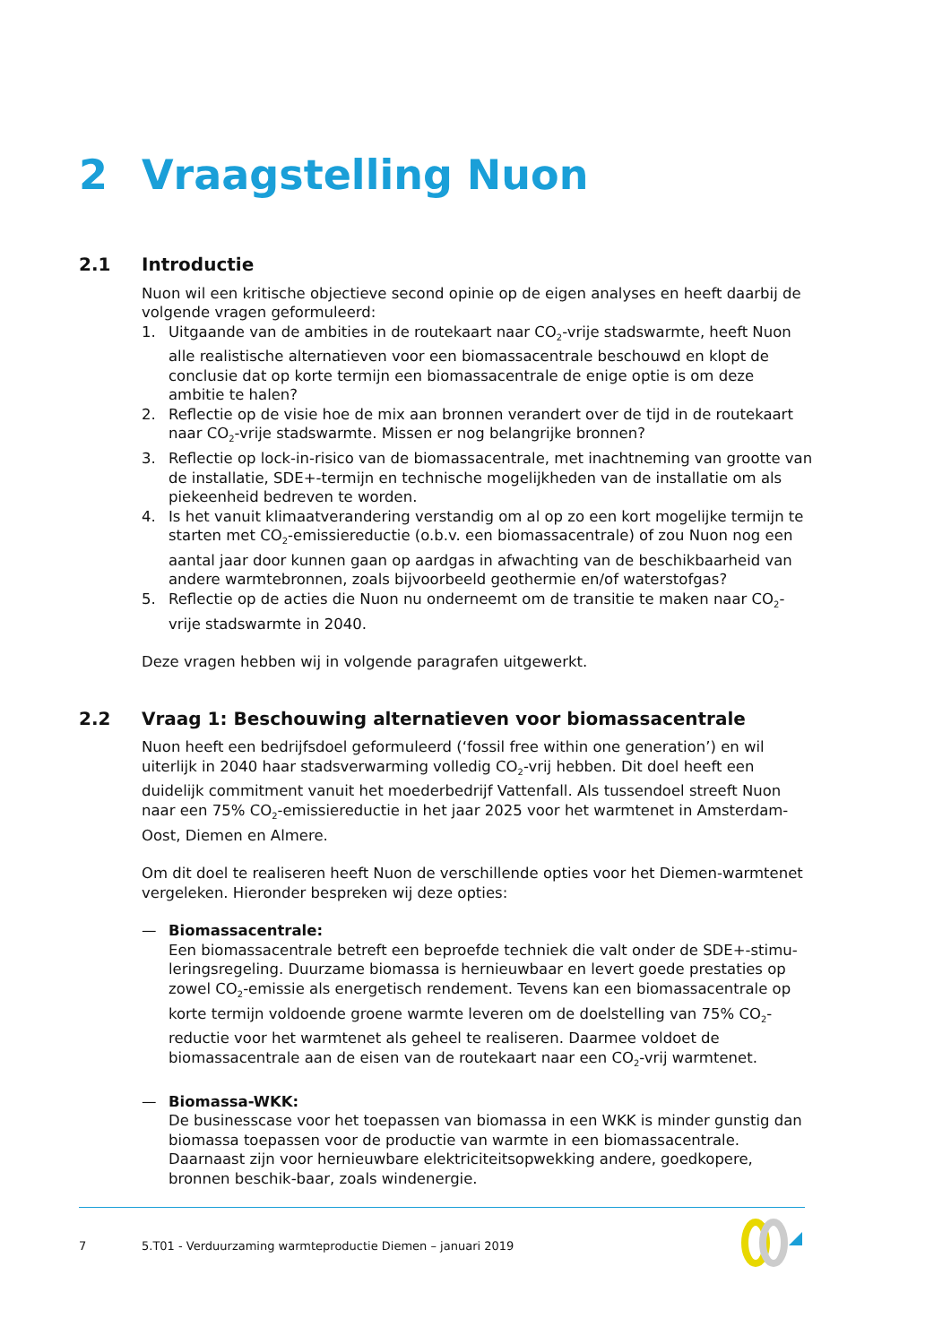2 Vraagstelling Nuon
2.1 Introductie
Nuon wil een kritische objectieve second opinie op de eigen analyses en heeft daarbij de volgende vragen geformuleerd:
1. Uitgaande van de ambities in de routekaart naar CO<sub>2</sub>-vrije stadswarmte, heeft Nuon alle realistische alternatieven voor een biomassacentrale beschouwd en klopt de conclusie dat op korte termijn een biomassacentrale de enige optie is om deze ambitie te halen?
2. Reflectie op de visie hoe de mix aan bronnen verandert over de tijd in de routekaart naar CO<sub>2</sub>-vrije stadswarmte. Missen er nog belangrijke bronnen?
3. Reflectie op lock-in-risico van de biomassacentrale, met inachtneming van grootte van de installatie, SDE+-termijn en technische mogelijkheden van de installatie om als piekeenheid bedreven te worden.
4. Is het vanuit klimaatverandering verstandig om al op zo een kort mogelijke termijn te starten met CO<sub>2</sub>-emissiereductie (o.b.v. een biomassacentrale) of zou Nuon nog een aantal jaar door kunnen gaan op aardgas in afwachting van de beschikbaarheid van andere warmtebronnen, zoals bijvoorbeeld geothermie en/of waterstofgas?
5. Reflectie op de acties die Nuon nu onderneemt om de transitie te maken naar CO<sub>2</sub>-vrije stadswarmte in 2040.
Deze vragen hebben wij in volgende paragrafen uitgewerkt.
2.2 Vraag 1: Beschouwing alternatieven voor biomassacentrale
Nuon heeft een bedrijfsdoel geformuleerd (‘fossil free within one generation’) en wil uiterlijk in 2040 haar stadsverwarming volledig CO<sub>2</sub>-vrij hebben. Dit doel heeft een duidelijk commitment vanuit het moederbedrijf Vattenfall. Als tussendoel streeft Nuon naar een 75% CO<sub>2</sub>-emissiereductie in het jaar 2025 voor het warmtenet in Amsterdam-Oost, Diemen en Almere.
Om dit doel te realiseren heeft Nuon de verschillende opties voor het Diemen-warmtenet vergeleken. Hieronder bespreken wij deze opties:
— Biomassacentrale:
Een biomassacentrale betreft een beproefde techniek die valt onder de SDE+-stimu-leringsregeling. Duurzame biomassa is hernieuwbaar en levert goede prestaties op zowel CO<sub>2</sub>-emissie als energetisch rendement. Tevens kan een biomassacentrale op korte termijn voldoende groene warmte leveren om de doelstelling van 75% CO<sub>2</sub>-reductie voor het warmtenet als geheel te realiseren. Daarmee voldoet de biomassacentrale aan de eisen van de routekaart naar een CO<sub>2</sub>-vrij warmtenet.
— Biomassa-WKK:
De businesscase voor het toepassen van biomassa in een WKK is minder gunstig dan biomassa toepassen voor de productie van warmte in een biomassacentrale. Daarnaast zijn voor hernieuwbare elektriciteitsopwekking andere, goedkopere, bronnen beschik-baar, zoals windenergie.
7 5.T01 - Verduurzaming warmteproductie Diemen – januari 2019